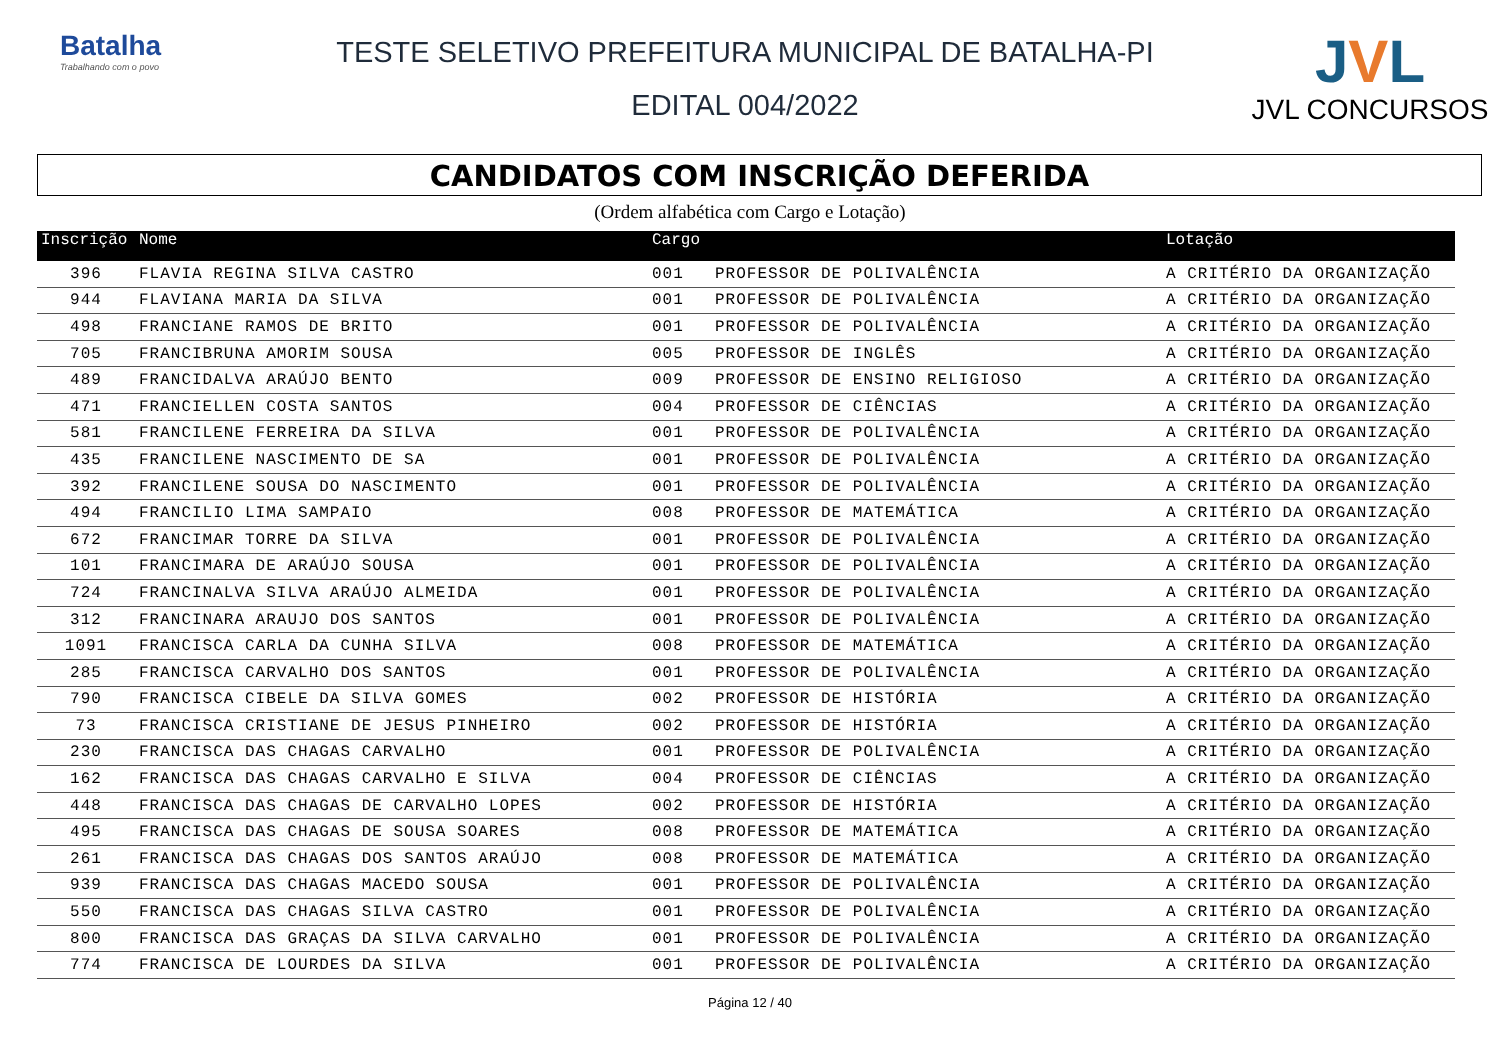Batalha
Trabalhando com o povo
TESTE SELETIVO PREFEITURA MUNICIPAL DE BATALHA-PI
EDITAL 004/2022
JVL
JVL CONCURSOS
CANDIDATOS COM INSCRIÇÃO DEFERIDA
(Ordem alfabética com Cargo e Lotação)
| Inscrição | Nome | Cargo | | Lotação |
| --- | --- | --- | --- | --- |
| 396 | FLAVIA REGINA SILVA CASTRO | 001 | PROFESSOR DE POLIVALÊNCIA | A CRITÉRIO DA ORGANIZAÇÃO |
| 944 | FLAVIANA MARIA DA SILVA | 001 | PROFESSOR DE POLIVALÊNCIA | A CRITÉRIO DA ORGANIZAÇÃO |
| 498 | FRANCIANE RAMOS DE BRITO | 001 | PROFESSOR DE POLIVALÊNCIA | A CRITÉRIO DA ORGANIZAÇÃO |
| 705 | FRANCIBRUNA AMORIM SOUSA | 005 | PROFESSOR DE INGLÊS | A CRITÉRIO DA ORGANIZAÇÃO |
| 489 | FRANCIDALVA ARAÚJO BENTO | 009 | PROFESSOR DE ENSINO RELIGIOSO | A CRITÉRIO DA ORGANIZAÇÃO |
| 471 | FRANCIELLEN COSTA SANTOS | 004 | PROFESSOR DE CIÊNCIAS | A CRITÉRIO DA ORGANIZAÇÃO |
| 581 | FRANCILENE FERREIRA DA SILVA | 001 | PROFESSOR DE POLIVALÊNCIA | A CRITÉRIO DA ORGANIZAÇÃO |
| 435 | FRANCILENE NASCIMENTO DE SA | 001 | PROFESSOR DE POLIVALÊNCIA | A CRITÉRIO DA ORGANIZAÇÃO |
| 392 | FRANCILENE SOUSA DO NASCIMENTO | 001 | PROFESSOR DE POLIVALÊNCIA | A CRITÉRIO DA ORGANIZAÇÃO |
| 494 | FRANCILIO LIMA SAMPAIO | 008 | PROFESSOR DE MATEMÁTICA | A CRITÉRIO DA ORGANIZAÇÃO |
| 672 | FRANCIMAR TORRE DA SILVA | 001 | PROFESSOR DE POLIVALÊNCIA | A CRITÉRIO DA ORGANIZAÇÃO |
| 101 | FRANCIMARA DE ARAÚJO SOUSA | 001 | PROFESSOR DE POLIVALÊNCIA | A CRITÉRIO DA ORGANIZAÇÃO |
| 724 | FRANCINALVA SILVA ARAÚJO ALMEIDA | 001 | PROFESSOR DE POLIVALÊNCIA | A CRITÉRIO DA ORGANIZAÇÃO |
| 312 | FRANCINARA ARAUJO DOS SANTOS | 001 | PROFESSOR DE POLIVALÊNCIA | A CRITÉRIO DA ORGANIZAÇÃO |
| 1091 | FRANCISCA CARLA DA CUNHA SILVA | 008 | PROFESSOR DE MATEMÁTICA | A CRITÉRIO DA ORGANIZAÇÃO |
| 285 | FRANCISCA CARVALHO DOS SANTOS | 001 | PROFESSOR DE POLIVALÊNCIA | A CRITÉRIO DA ORGANIZAÇÃO |
| 790 | FRANCISCA CIBELE DA SILVA GOMES | 002 | PROFESSOR DE HISTÓRIA | A CRITÉRIO DA ORGANIZAÇÃO |
| 73 | FRANCISCA CRISTIANE DE JESUS PINHEIRO | 002 | PROFESSOR DE HISTÓRIA | A CRITÉRIO DA ORGANIZAÇÃO |
| 230 | FRANCISCA DAS CHAGAS CARVALHO | 001 | PROFESSOR DE POLIVALÊNCIA | A CRITÉRIO DA ORGANIZAÇÃO |
| 162 | FRANCISCA DAS CHAGAS CARVALHO E SILVA | 004 | PROFESSOR DE CIÊNCIAS | A CRITÉRIO DA ORGANIZAÇÃO |
| 448 | FRANCISCA DAS CHAGAS DE CARVALHO LOPES | 002 | PROFESSOR DE HISTÓRIA | A CRITÉRIO DA ORGANIZAÇÃO |
| 495 | FRANCISCA DAS CHAGAS DE SOUSA SOARES | 008 | PROFESSOR DE MATEMÁTICA | A CRITÉRIO DA ORGANIZAÇÃO |
| 261 | FRANCISCA DAS CHAGAS DOS SANTOS ARAÚJO | 008 | PROFESSOR DE MATEMÁTICA | A CRITÉRIO DA ORGANIZAÇÃO |
| 939 | FRANCISCA DAS CHAGAS MACEDO SOUSA | 001 | PROFESSOR DE POLIVALÊNCIA | A CRITÉRIO DA ORGANIZAÇÃO |
| 550 | FRANCISCA DAS CHAGAS SILVA CASTRO | 001 | PROFESSOR DE POLIVALÊNCIA | A CRITÉRIO DA ORGANIZAÇÃO |
| 800 | FRANCISCA DAS GRAÇAS DA SILVA CARVALHO | 001 | PROFESSOR DE POLIVALÊNCIA | A CRITÉRIO DA ORGANIZAÇÃO |
| 774 | FRANCISCA DE LOURDES DA SILVA | 001 | PROFESSOR DE POLIVALÊNCIA | A CRITÉRIO DA ORGANIZAÇÃO |
Página 12 / 40